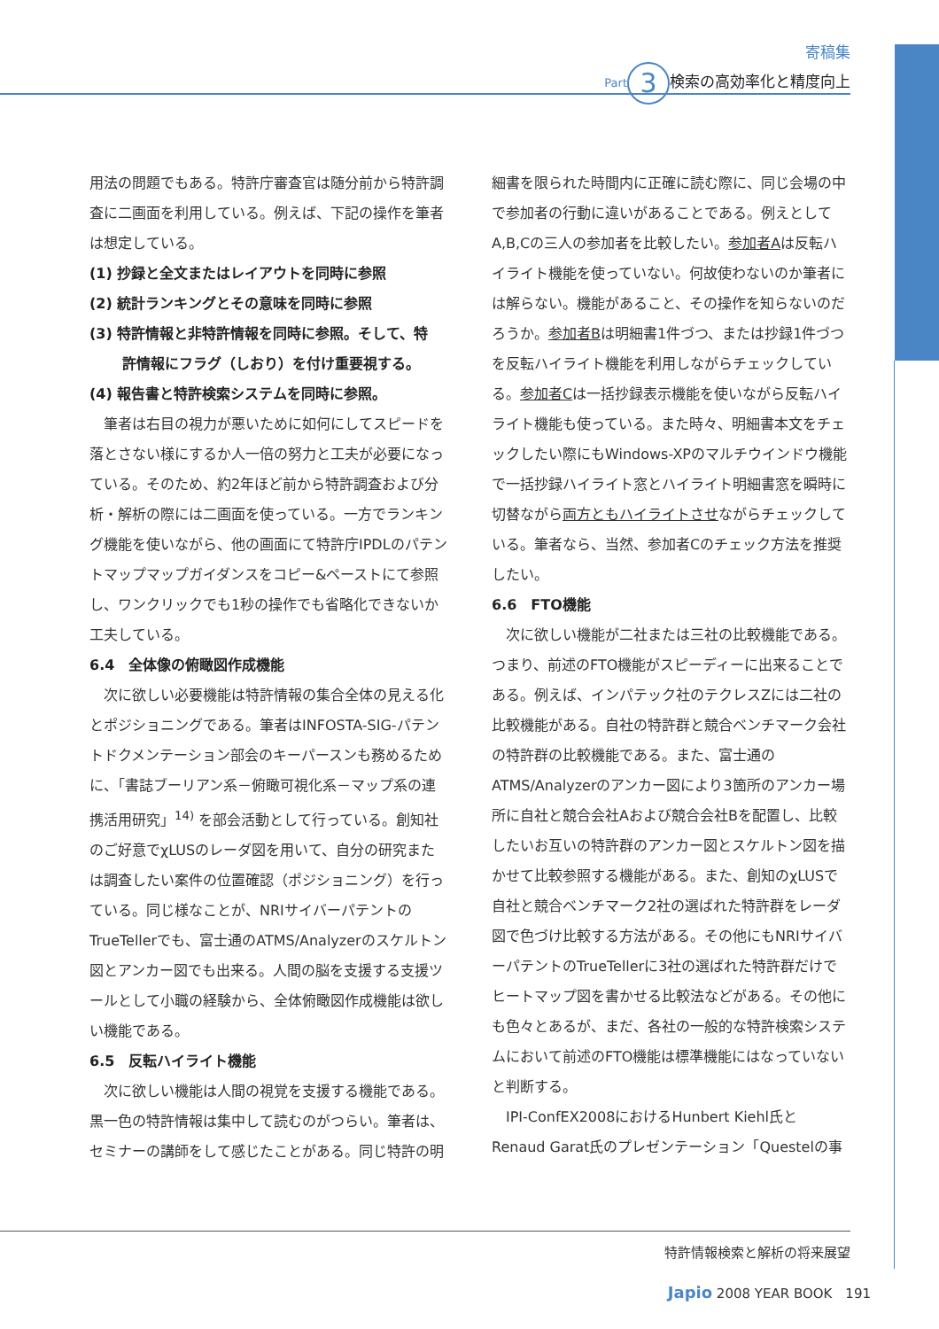寄稿集
Part 3 検索の高効率化と精度向上
用法の問題でもある。特許庁審査官は随分前から特許調査に二画面を利用している。例えば、下記の操作を筆者は想定している。
(1) 抄録と全文またはレイアウトを同時に参照
(2) 統計ランキングとその意味を同時に参照
(3) 特許情報と非特許情報を同時に参照。そして、特
許情報にフラグ（しおり）を付け重要視する。
(4) 報告書と特許検索システムを同時に参照。
筆者は右目の視力が悪いために如何にしてスピードを落とさない様にするか人一倍の努力と工夫が必要になっている。そのため、約2年ほど前から特許調査および分析・解析の際には二画面を使っている。一方でランキング機能を使いながら、他の画面にて特許庁IPDLのパテントマップマップガイダンスをコピー&ペーストにて参照し、ワンクリックでも1秒の操作でも省略化できないか工夫している。
6.4　全体像の俯瞰図作成機能
次に欲しい必要機能は特許情報の集合全体の見える化とポジショニングである。筆者はINFOSTA-SIG-パテントドクメンテーション部会のキーパースンも務めるために、「書誌ブーリアン系－俯瞰可視化系－マップ系の連携活用研究」<sup>14)</sup> を部会活動として行っている。創知社のご好意でχLUSのレーダ図を用いて、自分の研究または調査したい案件の位置確認（ポジショニング）を行っている。同じ様なことが、NRIサイバーパテントのTrueTellerでも、富士通のATMS/Analyzerのスケルトン図とアンカー図でも出来る。人間の脳を支援する支援ツールとして小職の経験から、全体俯瞰図作成機能は欲しい機能である。
6.5　反転ハイライト機能
次に欲しい機能は人間の視覚を支援する機能である。黒一色の特許情報は集中して読むのがつらい。筆者は、セミナーの講師をして感じたことがある。同じ特許の明
細書を限られた時間内に正確に読む際に、同じ会場の中で参加者の行動に違いがあることである。例えとしてA,B,Cの三人の参加者を比較したい。参加者Aは反転ハイライト機能を使っていない。何故使わないのか筆者には解らない。機能があること、その操作を知らないのだろうか。参加者Bは明細書1件づつ、または抄録1件づつを反転ハイライト機能を利用しながらチェックしている。参加者Cは一括抄録表示機能を使いながら反転ハイライト機能も使っている。また時々、明細書本文をチェックしたい際にもWindows-XPのマルチウインドウ機能で一括抄録ハイライト窓とハイライト明細書窓を瞬時に切替ながら両方ともハイライトさせながらチェックしている。筆者なら、当然、参加者Cのチェック方法を推奨したい。
6.6　FTO機能
次に欲しい機能が二社または三社の比較機能である。つまり、前述のFTO機能がスピーディーに出来ることである。例えば、インパテック社のテクレスZには二社の比較機能がある。自社の特許群と競合ベンチマーク会社の特許群の比較機能である。また、富士通のATMS/Analyzerのアンカー図により3箇所のアンカー場所に自社と競合会社Aおよび競合会社Bを配置し、比較したいお互いの特許群のアンカー図とスケルトン図を描かせて比較参照する機能がある。また、創知のχLUSで自社と競合ベンチマーク2社の選ばれた特許群をレーダ図で色づけ比較する方法がある。その他にもNRIサイバーパテントのTrueTellerに3社の選ばれた特許群だけでヒートマップ図を書かせる比較法などがある。その他にも色々とあるが、まだ、各社の一般的な特許検索システムにおいて前述のFTO機能は標準機能にはなっていないと判断する。
IPI-ConfEX2008におけるHunbert Kiehl氏とRenaud Garat氏のプレゼンテーション「Questelの事
特許情報検索と解析の将来展望
Japio 2008 YEAR BOOK　191